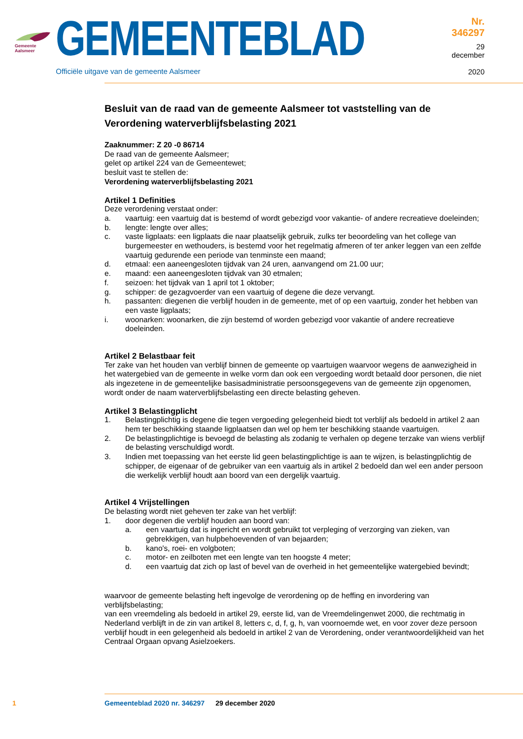Gemeente Aalsmeer
GEMEENTEBLAD
Officiële uitgave van de gemeente Aalsmeer
Nr. 346297
29 december
2020
Besluit van de raad van de gemeente Aalsmeer tot vaststelling van de Verordening waterverblijfsbelasting 2021
Zaaknummer: Z 20 -0 86714
De raad van de gemeente Aalsmeer;
gelet op artikel 224 van de Gemeentewet;
besluit vast te stellen de:
Verordening waterverblijfsbelasting 2021
Artikel 1 Definities
Deze verordening verstaat onder:
a. vaartuig: een vaartuig dat is bestemd of wordt gebezigd voor vakantie- of andere recreatieve doeleinden;
b. lengte: lengte over alles;
c. vaste ligplaats: een ligplaats die naar plaatselijk gebruik, zulks ter beoordeling van het college van burgemeester en wethouders, is bestemd voor het regelmatig afmeren of ter anker leggen van een zelfde vaartuig gedurende een periode van tenminste een maand;
d. etmaal: een aaneengesloten tijdvak van 24 uren, aanvangend om 21.00 uur;
e. maand: een aaneengesloten tijdvak van 30 etmalen;
f. seizoen: het tijdvak van 1 april tot 1 oktober;
g. schipper: de gezagvoerder van een vaartuig of degene die deze vervangt.
h. passanten: diegenen die verblijf houden in de gemeente, met of op een vaartuig, zonder het hebben van een vaste ligplaats;
i. woonarken: woonarken, die zijn bestemd of worden gebezigd voor vakantie of andere recreatieve doeleinden.
Artikel 2 Belastbaar feit
Ter zake van het houden van verblijf binnen de gemeente op vaartuigen waarvoor wegens de aanwezigheid in het watergebied van de gemeente in welke vorm dan ook een vergoeding wordt betaald door personen, die niet als ingezetene in de gemeentelijke basisadministratie persoonsgegevens van de gemeente zijn opgenomen, wordt onder de naam waterverblijfsbelasting een directe belasting geheven.
Artikel 3 Belastingplicht
1. Belastingplichtig is degene die tegen vergoeding gelegenheid biedt tot verblijf als bedoeld in artikel 2 aan hem ter beschikking staande ligplaatsen dan wel op hem ter beschikking staande vaartuigen.
2. De belastingplichtige is bevoegd de belasting als zodanig te verhalen op degene terzake van wiens verblijf de belasting verschuldigd wordt.
3. Indien met toepassing van het eerste lid geen belastingplichtige is aan te wijzen, is belastingplichtig de schipper, de eigenaar of de gebruiker van een vaartuig als in artikel 2 bedoeld dan wel een ander persoon die werkelijk verblijf houdt aan boord van een dergelijk vaartuig.
Artikel 4 Vrijstellingen
De belasting wordt niet geheven ter zake van het verblijf:
1. door degenen die verblijf houden aan boord van:
a. een vaartuig dat is ingericht en wordt gebruikt tot verpleging of verzorging van zieken, van gebrekkigen, van hulpbehoevenden of van bejaarden;
b. kano's, roei- en volgboten;
c. motor- en zeilboten met een lengte van ten hoogste 4 meter;
d. een vaartuig dat zich op last of bevel van de overheid in het gemeentelijke watergebied bevindt;
waarvoor de gemeente belasting heft ingevolge de verordening op de heffing en invordering van verblijfsbelasting;
van een vreemdeling als bedoeld in artikel 29, eerste lid, van de Vreemdelingenwet 2000, die rechtmatig in Nederland verblijft in de zin van artikel 8, letters c, d, f, g, h, van voornoemde wet, en voor zover deze persoon verblijf houdt in een gelegenheid als bedoeld in artikel 2 van de Verordening, onder verantwoordelijkheid van het Centraal Orgaan opvang Asielzoekers.
1 Gemeenteblad 2020 nr. 346297 29 december 2020